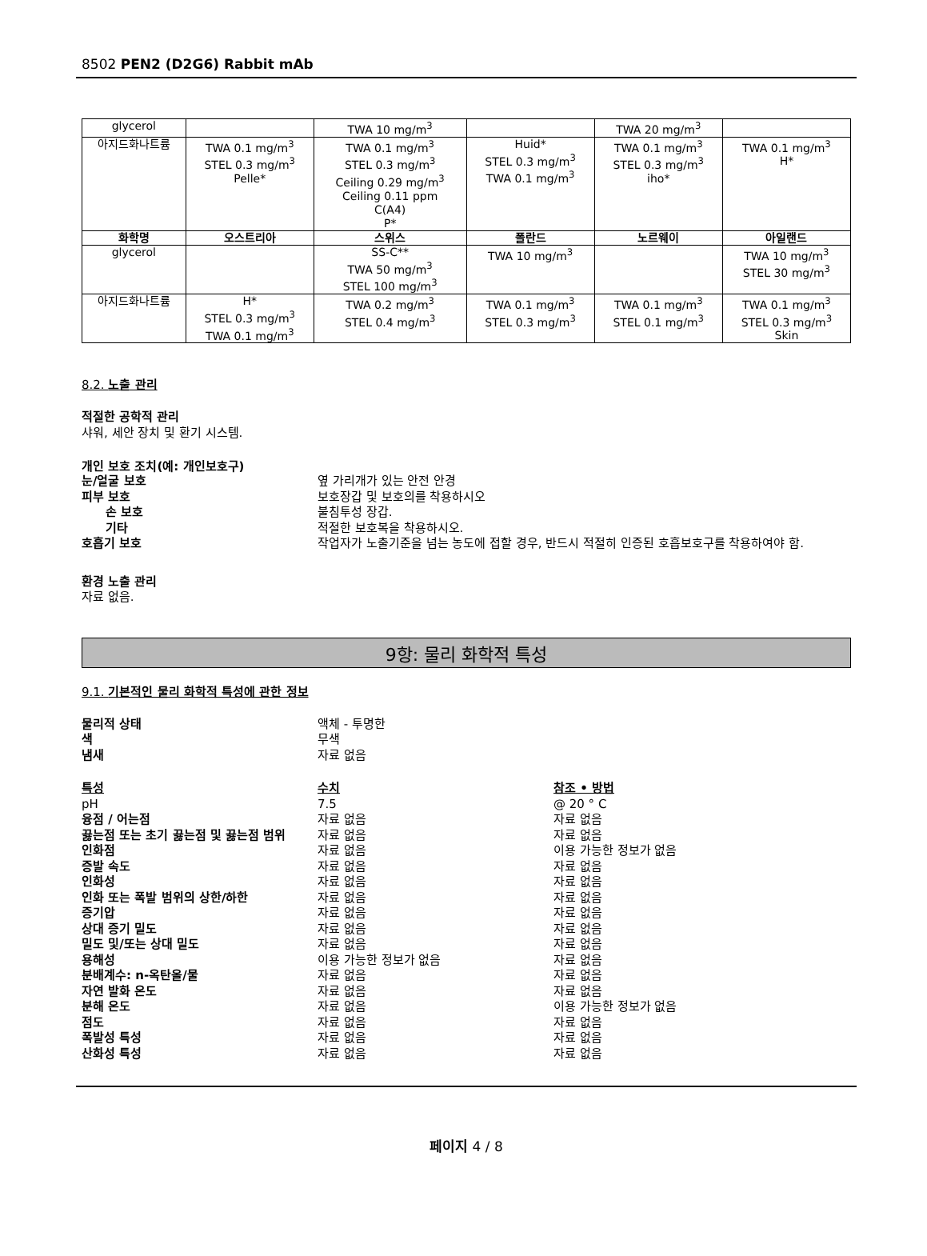8502 PEN2 (D2G6) Rabbit mAb
| glycerol | | TWA 10 mg/m<sup>3</sup> | | TWA 20 mg/m<sup>3</sup> | |
| 아지드화나트륨 | TWA 0.1 mg/m<sup>3</sup> STEL 0.3 mg/m<sup>3</sup> Pelle* | TWA 0.1 mg/m<sup>3</sup> STEL 0.3 mg/m<sup>3</sup> Ceiling 0.29 mg/m<sup>3</sup> Ceiling 0.11 ppm C(A4) P* | Huid* STEL 0.3 mg/m<sup>3</sup> TWA 0.1 mg/m<sup>3</sup> | TWA 0.1 mg/m<sup>3</sup> STEL 0.3 mg/m<sup>3</sup> iho* | TWA 0.1 mg/m<sup>3</sup> H* |
| 화학명 | 오스트리아 | 스위스 | 폴란드 | 노르웨이 | 아일랜드 |
| glycerol | | SS-C** TWA 50 mg/m<sup>3</sup> STEL 100 mg/m<sup>3</sup> | TWA 10 mg/m<sup>3</sup> | | TWA 10 mg/m<sup>3</sup> STEL 30 mg/m<sup>3</sup> |
| 아지드화나트륨 | H* STEL 0.3 mg/m<sup>3</sup> TWA 0.1 mg/m<sup>3</sup> | TWA 0.2 mg/m<sup>3</sup> STEL 0.4 mg/m<sup>3</sup> | TWA 0.1 mg/m<sup>3</sup> STEL 0.3 mg/m<sup>3</sup> | TWA 0.1 mg/m<sup>3</sup> STEL 0.1 mg/m<sup>3</sup> | TWA 0.1 mg/m<sup>3</sup> STEL 0.3 mg/m<sup>3</sup> Skin |
8.2. 노출 관리
적절한 공학적 관리
샤워, 세안 장치 및 환기 시스템.
개인 보호 조치(예: 개인보호구)
눈/얼굴 보호 옆 가리개가 있는 안전 안경
피부 보호 보호장갑 및 보호의를 착용하시오
손 보호 불침투성 장갑.
기타 적절한 보호복을 착용하시오.
호흡기 보호 작업자가 노출기준을 넘는 농도에 접할 경우, 반드시 적절히 인증된 호흡보호구를 착용하여야 함.
환경 노출 관리
자료 없음.
9항: 물리 화학적 특성
9.1. 기본적인 물리 화학적 특성에 관한 정보
물리적 상태 액체 - 투명한
색 무색
냄새 자료 없음
특성 수치 참조 • 방법
pH 7.5 @ 20 ° C
융점 / 어는점 자료 없음 자료 없음
끓는점 또는 초기 끓는점 및 끓는점 범위 자료 없음 자료 없음
인화점 자료 없음 이용 가능한 정보가 없음
증발 속도 자료 없음 자료 없음
인화성 자료 없음 자료 없음
인화 또는 폭발 범위의 상한/하한 자료 없음 자료 없음
증기압 자료 없음 자료 없음
상대 증기 밀도 자료 없음 자료 없음
밀도 및/또는 상대 밀도 자료 없음 자료 없음
용해성 이용 가능한 정보가 없음 자료 없음
분배계수: n-옥탄올/물 자료 없음 자료 없음
자연 발화 온도 자료 없음 자료 없음
분해 온도 자료 없음 이용 가능한 정보가 없음
점도 자료 없음 자료 없음
폭발성 특성 자료 없음 자료 없음
산화성 특성 자료 없음 자료 없음
페이지 4 / 8